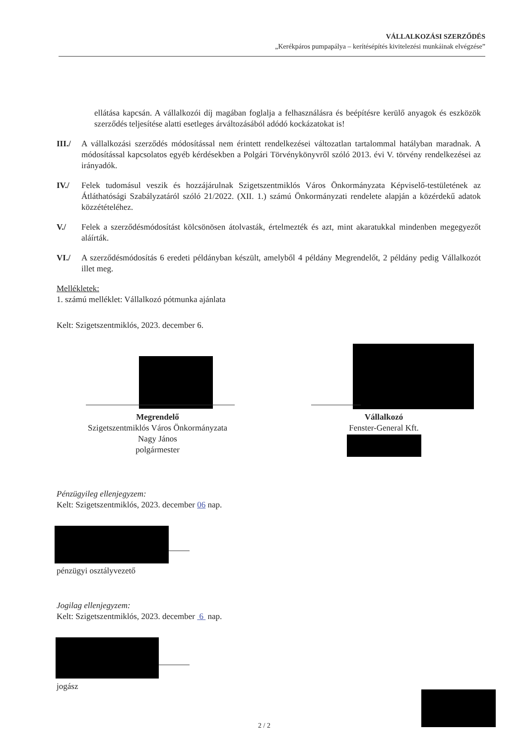VÁLLALKOZÁSI SZERZŐDÉS
„Kerékpáros pumpapálya – kerítésépítés kivitelezési munkáinak elvégzése”
ellátása kapcsán. A vállalkozói díj magában foglalja a felhasználásra és beépítésre kerülő anyagok és eszközök szerződés teljesítése alatti esetleges árváltozásából adódó kockázatokat is!
III./
A vállalkozási szerződés módosítással nem érintett rendelkezései változatlan tartalommal hatályban maradnak. A módosítással kapcsolatos egyéb kérdésekben a Polgári Törvénykönyvről szóló 2013. évi V. törvény rendelkezései az irányadók.
IV./ Felek tudomásul veszik és hozzájárulnak Szigetszentmiklós Város Önkormányzata Képviselő-testületének az Átláthatósági Szabályzatáról szóló 21/2022. (XII. 1.) számú Önkormányzati rendelete alapján a közérdekű adatok közzétételéhez.
V./ Felek a szerződésmódosítást kölcsönösen átolvasták, értelmezték és azt, mint akaratukkal mindenben megegyezőt aláírták.
VI./ A szerződésmódosítás 6 eredeti példányban készült, amelyből 4 példány Megrendelőt, 2 példány pedig Vállalkozót illet meg.
Mellékletek:
1. számú melléklet: Vállalkozó pótmunka ajánlata
Kelt: Szigetszentmiklós, 2023. december 6.
Megrendelő
Szigetszentmiklós Város Önkormányzata
Nagy János
polgármester
Vállalkozó
Fenster-General Kft.
Pénzügyileg ellenjegyzem:
Kelt: Szigetszentmiklós, 2023. december 06 nap.
pénzügyi osztályvezető
Jogilag ellenjegyzem:
Kelt: Szigetszentmiklós, 2023. december 6 nap.
jogász
2 / 2